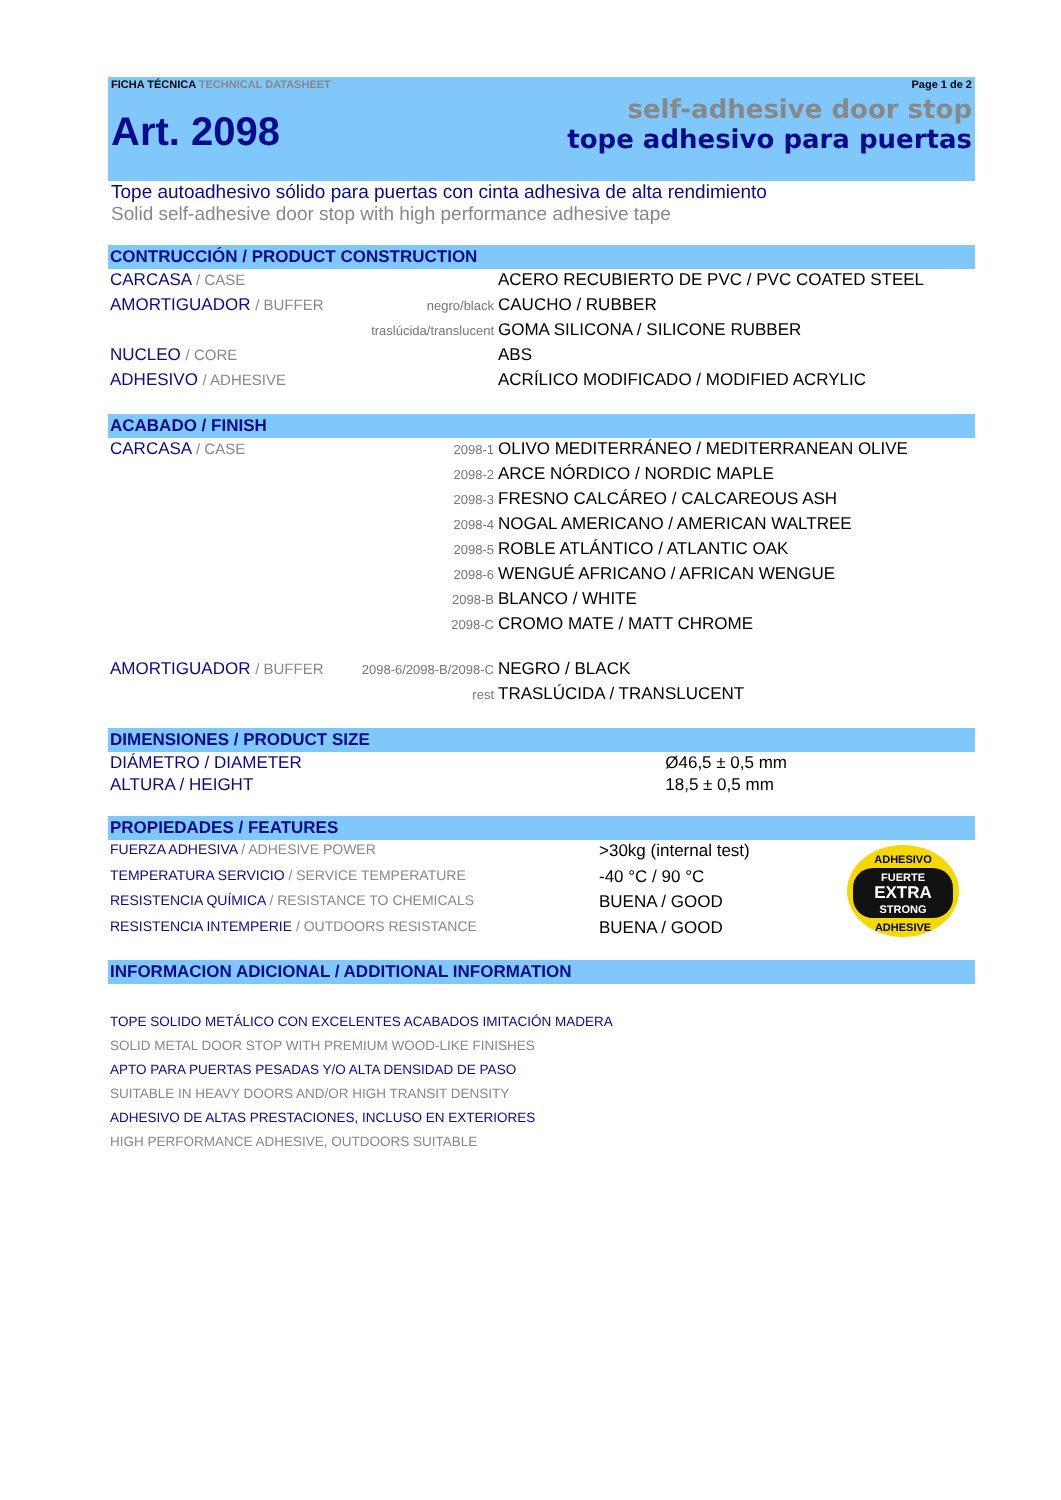FICHA TÉCNICA TECHNICAL DATASHEET Page 1 de 2
Art. 2098
self-adhesive door stop
tope adhesivo para puertas
Tope autoadhesivo sólido para puertas con cinta adhesiva de alta rendimiento
Solid self-adhesive door stop with high performance adhesive tape
CONTRUCCIÓN / PRODUCT CONSTRUCTION
| CARCASA / CASE | | ACERO RECUBIERTO DE PVC / PVC COATED STEEL |
| AMORTIGUADOR / BUFFER | negro/black | CAUCHO / RUBBER |
| | traslúcida/translucent | GOMA SILICONA / SILICONE RUBBER |
| NUCLEO / CORE | | ABS |
| ADHESIVO / ADHESIVE | | ACRÍLICO MODIFICADO / MODIFIED ACRYLIC |
ACABADO / FINISH
| CARCASA / CASE | 2098-1 | OLIVO MEDITERRÁNEO / MEDITERRANEAN OLIVE |
| | 2098-2 | ARCE NÓRDICO / NORDIC MAPLE |
| | 2098-3 | FRESNO CALCÁREO / CALCAREOUS ASH |
| | 2098-4 | NOGAL AMERICANO / AMERICAN WALTREE |
| | 2098-5 | ROBLE ATLÁNTICO / ATLANTIC OAK |
| | 2098-6 | WENGUÉ AFRICANO / AFRICAN WENGUE |
| | 2098-B | BLANCO / WHITE |
| | 2098-C | CROMO MATE / MATT CHROME |
| AMORTIGUADOR / BUFFER | 2098-6/2098-B/2098-C | NEGRO / BLACK |
| | rest | TRASLÚCIDA / TRANSLUCENT |
DIMENSIONES / PRODUCT SIZE
| DIÁMETRO / DIAMETER | Ø46,5 ± 0,5 mm |
| ALTURA / HEIGHT | 18,5 ± 0,5 mm |
PROPIEDADES / FEATURES
| FUERZA ADHESIVA / ADHESIVE POWER | >30kg (internal test) | ADHESIVO FUERTE EXTRA STRONG ADHESIVE |
| TEMPERATURA SERVICIO / SERVICE TEMPERATURE | -40 °C / 90 °C | |
| RESISTENCIA QUÍMICA / RESISTANCE TO CHEMICALS | BUENA / GOOD | |
| RESISTENCIA INTEMPERIE / OUTDOORS RESISTANCE | BUENA / GOOD | |
INFORMACION ADICIONAL / ADDITIONAL INFORMATION
TOPE SOLIDO METÁLICO CON EXCELENTES ACABADOS IMITACIÓN MADERA
SOLID METAL DOOR STOP WITH PREMIUM WOOD-LIKE FINISHES
APTO PARA PUERTAS PESADAS Y/O ALTA DENSIDAD DE PASO
SUITABLE IN HEAVY DOORS AND/OR HIGH TRANSIT DENSITY
ADHESIVO DE ALTAS PRESTACIONES, INCLUSO EN EXTERIORES
HIGH PERFORMANCE ADHESIVE, OUTDOORS SUITABLE